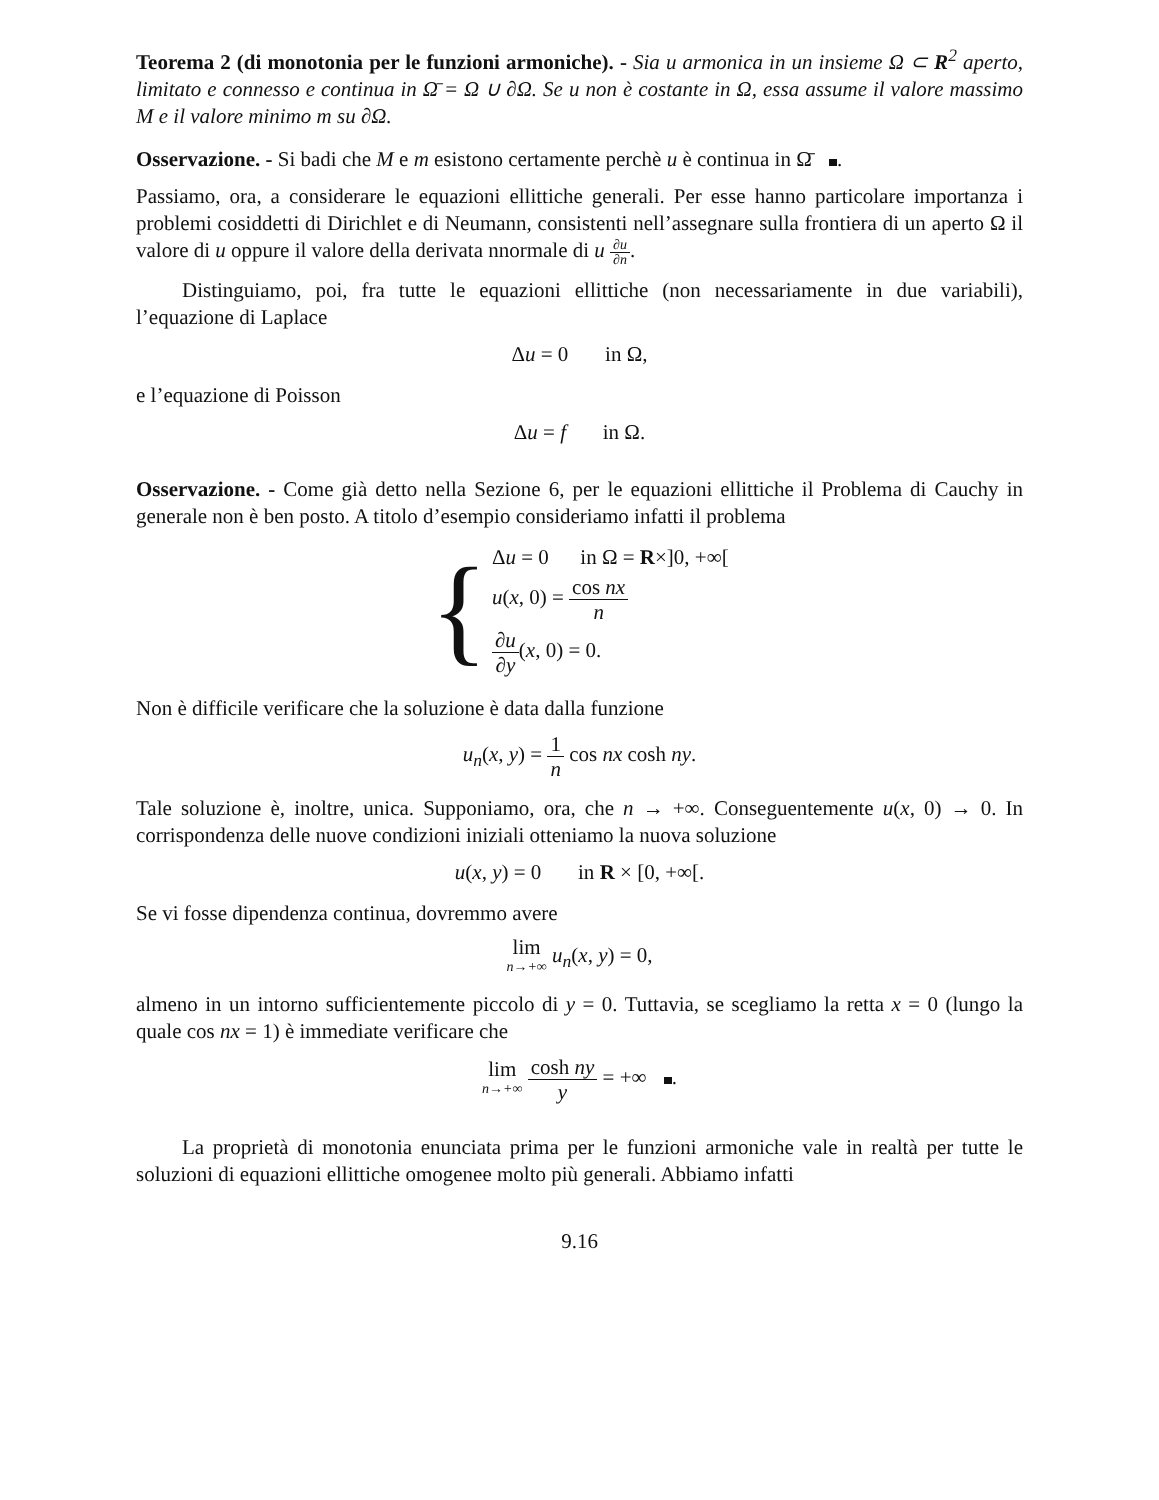Teorema 2 (di monotonia per le funzioni armoniche). - Sia u armonica in un insieme Ω ⊂ R<sup>2</sup> aperto, limitato e connesso e continua in Ω̄ = Ω ∪ ∂Ω. Se u non è costante in Ω, essa assume il valore massimo M e il valore minimo m su ∂Ω.
Osservazione. - Si badi che M e m esistono certamente perchè u è continua in Ω̄ .
Passiamo, ora, a considerare le equazioni ellittiche generali. Per esse hanno particolare importanza i problemi cosiddetti di Dirichlet e di Neumann, consistenti nell’assegnare sulla frontiera di un aperto Ω il valore di u oppure il valore della derivata nnormale di u ∂u ∂n.
Distinguiamo, poi, fra tutte le equazioni ellittiche (non necessariamente in due variabili), l’equazione di Laplace
Δu = 0 in Ω,
e l’equazione di Poisson
Δu = f in Ω.
Osservazione. - Come già detto nella Sezione 6, per le equazioni ellittiche il Problema di Cauchy in generale non è ben posto. A titolo d’esempio consideriamo infatti il problema
{
Δu = 0 in Ω = R×]0, +∞[
u(x, 0) = cos nx n
∂u ∂y(x, 0) = 0.
Non è difficile verificare che la soluzione è data dalla funzione
u<sub>n</sub>(x, y) = 1 n cos nx cosh ny.
Tale soluzione è, inoltre, unica. Supponiamo, ora, che n → +∞. Conseguentemente u(x, 0) → 0. In corrispondenza delle nuove condizioni iniziali otteniamo la nuova soluzione
u(x, y) = 0 in R × [0, +∞[.
Se vi fosse dipendenza continua, dovremmo avere
lim n→+∞ u<sub>n</sub>(x, y) = 0,
almeno in un intorno sufficientemente piccolo di y = 0. Tuttavia, se scegliamo la retta x = 0 (lungo la quale cos nx = 1) è immediate verificare che
lim n→+∞ cosh ny y = +∞ .
La proprietà di monotonia enunciata prima per le funzioni armoniche vale in realtà per tutte le soluzioni di equazioni ellittiche omogenee molto più generali. Abbiamo infatti
9.16